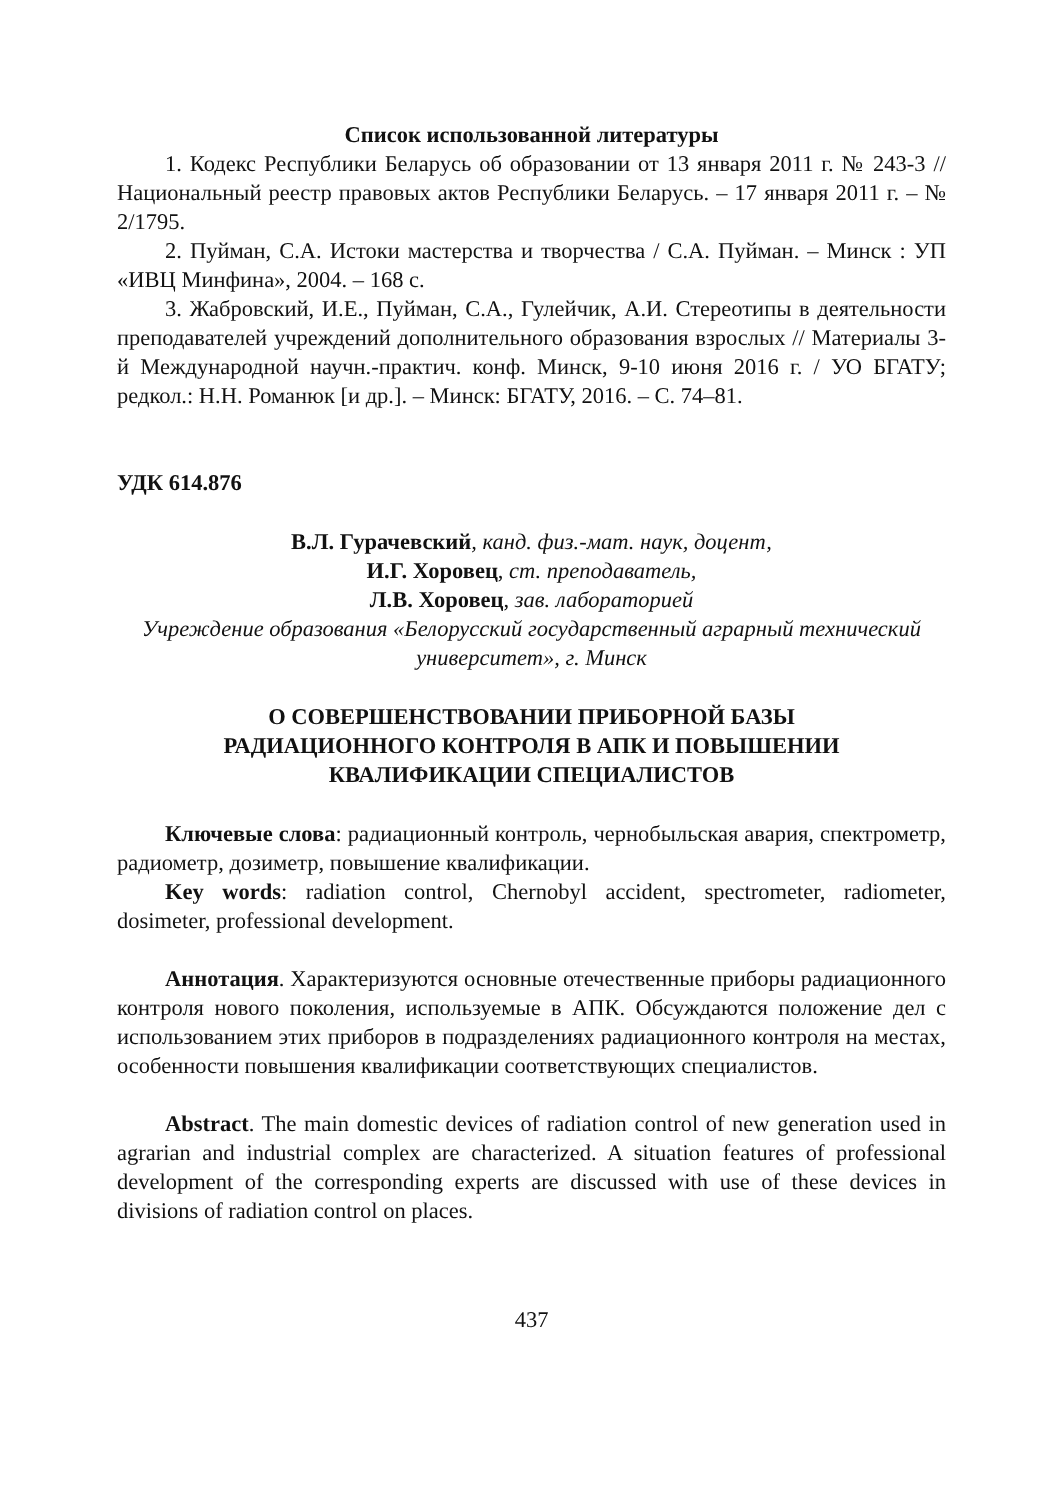Список использованной литературы
1. Кодекс Республики Беларусь об образовании от 13 января 2011 г. № 243-3 // Национальный реестр правовых актов Республики Беларусь. – 17 января 2011 г. – № 2/1795.
2. Пуйман, С.А. Истоки мастерства и творчества / С.А. Пуйман. – Минск : УП «ИВЦ Минфина», 2004. – 168 с.
3. Жабровский, И.Е., Пуйман, С.А., Гулейчик, А.И. Стереотипы в деятельности преподавателей учреждений дополнительного образования взрослых // Материалы 3-й Международной научн.-практич. конф. Минск, 9-10 июня 2016 г. / УО БГАТУ; редкол.: Н.Н. Романюк [и др.]. – Минск: БГАТУ, 2016. – С. 74–81.
УДК 614.876
В.Л. Гурачевский, канд. физ.-мат. наук, доцент,
И.Г. Хоровец, ст. преподаватель,
Л.В. Хоровец, зав. лабораторией
Учреждение образования «Белорусский государственный аграрный технический университет», г. Минск
О СОВЕРШЕНСТВОВАНИИ ПРИБОРНОЙ БАЗЫ
РАДИАЦИОННОГО КОНТРОЛЯ В АПК И ПОВЫШЕНИИ
КВАЛИФИКАЦИИ СПЕЦИАЛИСТОВ
Ключевые слова: радиационный контроль, чернобыльская авария, спектрометр, радиометр, дозиметр, повышение квалификации.
Key words: radiation control, Chernobyl accident, spectrometer, radiometer, dosimeter, professional development.
Аннотация. Характеризуются основные отечественные приборы радиационного контроля нового поколения, используемые в АПК. Обсуждаются положение дел с использованием этих приборов в подразделениях радиационного контроля на местах, особенности повышения квалификации соответствующих специалистов.
Abstract. The main domestic devices of radiation control of new generation used in agrarian and industrial complex are characterized. A situation features of professional development of the corresponding experts are discussed with use of these devices in divisions of radiation control on places.
437